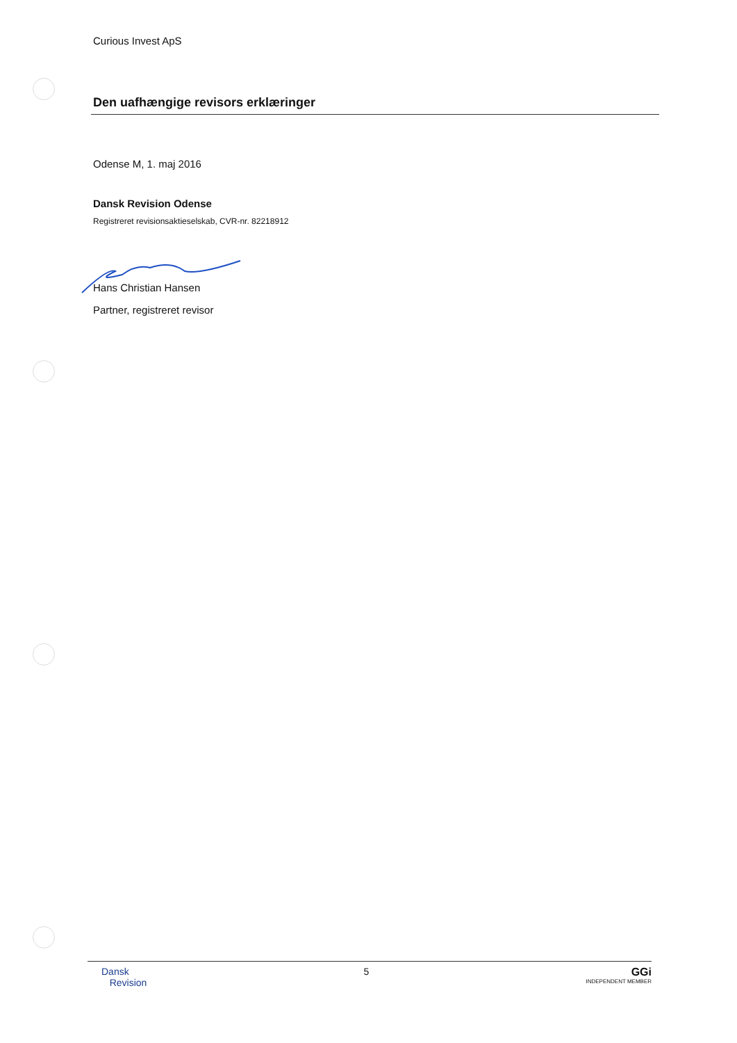Curious Invest ApS
Den uafhængige revisors erklæringer
Odense M, 1. maj 2016
Dansk Revision Odense
Registreret revisionsaktieselskab, CVR-nr. 82218912
Hans Christian Hansen
Partner, registreret revisor
Dansk
Revision
5 GGi
INDEPENDENT MEMBER